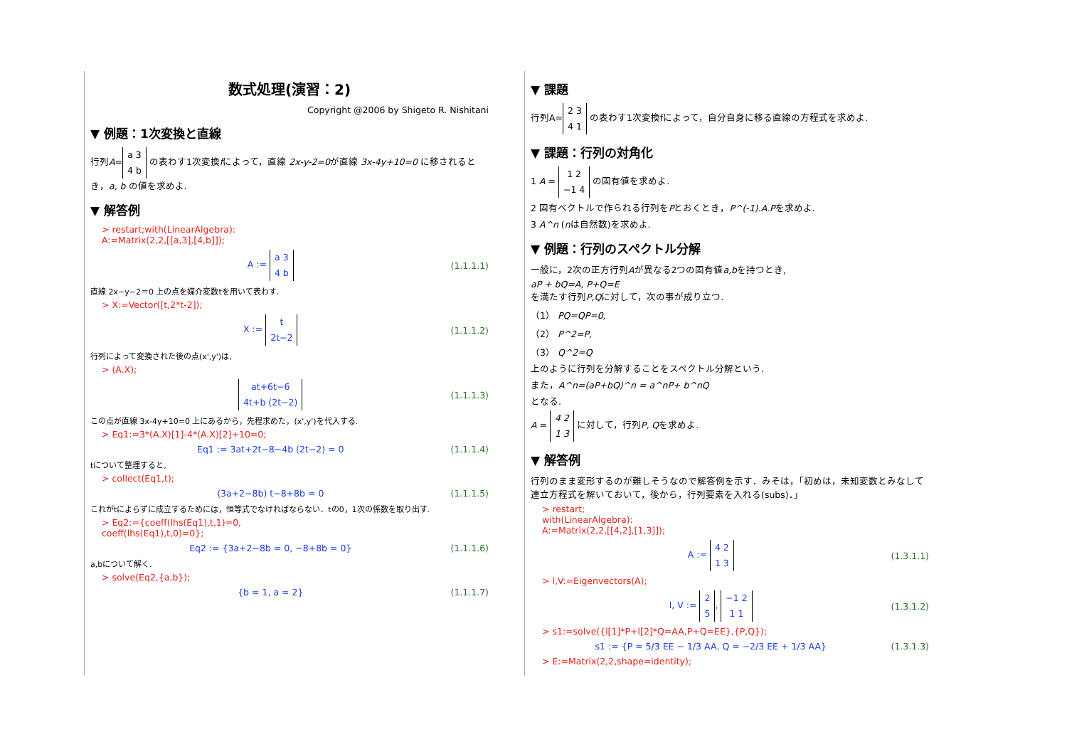数式処理(演習：2)
Copyright @2006 by Shigeto R. Nishitani
▼ 例題：1次変換と直線
行列A= a 3
4 b の表わす1次変換fによって，直線 2x-y-2=0が直線 3x-4y+10=0 に移されるとき，a, b の値を求めよ.
▼ 解答例
> restart;with(LinearAlgebra):
A:=Matrix(2,2,[[a,3],[4,b]]);
A := a 3
4 b (1.1.1.1)
直線 2x−y−2＝0 上の点を媒介変数tを用いて表わす.
> X:=Vector([t,2*t-2]);
X := t
2t−2 (1.1.1.2)
行列によって変換された後の点(x',y')は,
> (A.X);
at+6t−6
4t+b (2t−2) (1.1.1.3)
この点が直線 3x-4y+10=0 上にあるから，先程求めた，(x',y')を代入する.
> Eq1:=3*(A.X)[1]-4*(A.X)[2]+10=0;
Eq1 := 3at+2t−8−4b (2t−2) = 0 (1.1.1.4)
tについて整理すると,
> collect(Eq1,t);
(3a+2−8b) t−8+8b = 0 (1.1.1.5)
これがtによらずに成立するためには，恒等式でなければならない．tの0，1次の係数を取り出す.
> Eq2:={coeff(lhs(Eq1),t,1)=0,
coeff(lhs(Eq1),t,0)=0};
Eq2 := {3a+2−8b = 0, −8+8b = 0} (1.1.1.6)
a,bについて解く.
> solve(Eq2,{a,b});
{b = 1, a = 2} (1.1.1.7)
▼ 課題
行列A= 2 3
4 1 の表わす1次変換fによって，自分自身に移る直線の方程式を求めよ.
▼ 課題：行列の対角化
1 A = 1 2
−1 4 の固有値を求めよ.
2 固有ベクトルで作られる行列をPとおくとき，P^(-1).A.Pを求めよ.
3 A^n (nは自然数)を求めよ.
▼ 例題：行列のスペクトル分解
一般に，2次の正方行列Aが異なる2つの固有値a,bを持つとき,
aP + bQ=A, P+Q=E
を満たす行列P,Qに対して，次の事が成り立つ.
（1） PQ=QP=0,
（2） P^2=P,
（3） Q^2=Q
上のように行列を分解することをスペクトル分解という.
また，A^n=(aP+bQ)^n = a^nP+ b^nQ
となる.
A = 4 2
1 3 に対して，行列P, Qを求めよ.
▼ 解答例
行列のまま変形するのが難しそうなので解答例を示す．みそは，「初めは，未知変数とみなして連立方程式を解いておいて，後から，行列要素を入れる(subs)．」
> restart;
with(LinearAlgebra):
A:=Matrix(2,2,[[4,2],[1,3]]);
A := 4 2
1 3 (1.3.1.1)
> l,V:=Eigenvectors(A);
l, V := 2
5, −1 2
1 1 (1.3.1.2)
> s1:=solve({l[1]*P+l[2]*Q=AA,P+Q=EE},{P,Q});
s1 := {P = 5/3 EE − 1/3 AA, Q = −2/3 EE + 1/3 AA} (1.3.1.3)
> E:=Matrix(2,2,shape=identity);